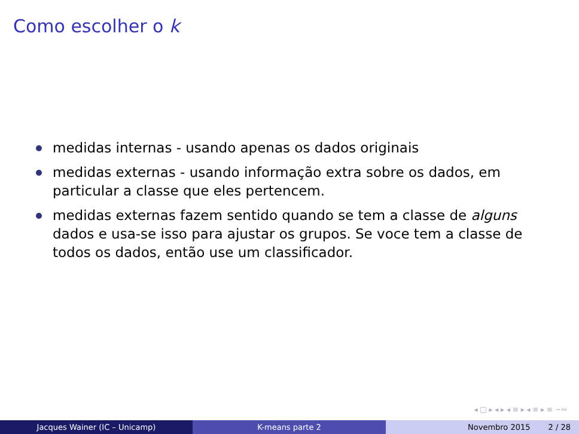Como escolher o k
medidas internas - usando apenas os dados originais
medidas externas - usando informação extra sobre os dados, em particular a classe que eles pertencem.
medidas externas fazem sentido quando se tem a classe de alguns dados e usa-se isso para ajustar os grupos. Se voce tem a classe de todos os dados, então use um classificador.
◂ □ ▸ ◂ ▸ ◂ ≡ ▸ ◂ ≡ ▸ ≡ ∽∾
Jacques Wainer (IC – Unicamp) K-means parte 2 Novembro 2015 2 / 28